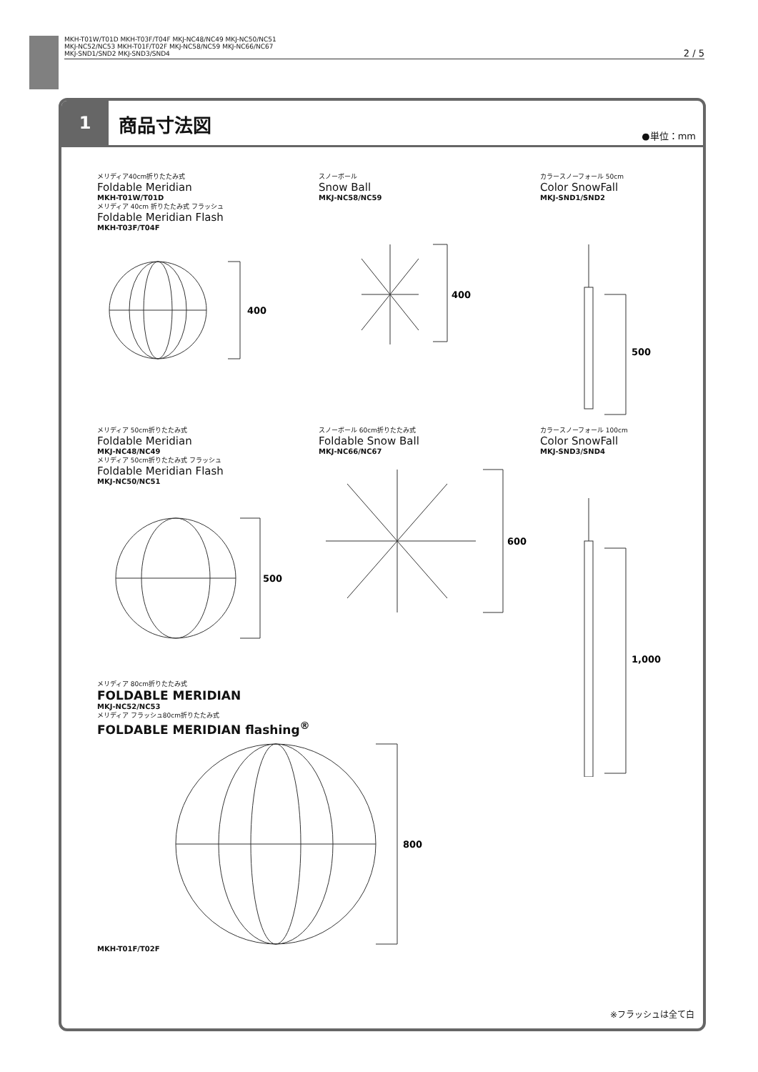MKH-T01W/T01D MKH-T03F/T04F MKJ-NC48/NC49 MKJ-NC50/NC51
MKJ-NC52/NC53 MKH-T01F/T02F MKJ-NC58/NC59 MKJ-NC66/NC67
MKJ-SND1/SND2 MKJ-SND3/SND4
2 / 5
1
商品寸法図
●単位：mm
メリディア40cm折りたたみ式
Foldable Meridian
MKH-T01W/T01D
メリディア 40cm 折りたたみ式 フラッシュ
Foldable Meridian Flash
MKH-T03F/T04F
400
スノーボール
Snow Ball
MKJ-NC58/NC59
400
カラースノーフォール 50cm
Color SnowFall
MKJ-SND1/SND2
500
メリディア 50cm折りたたみ式
Foldable Meridian
MKJ-NC48/NC49
メリディア 50cm折りたたみ式 フラッシュ
Foldable Meridian Flash
MKJ-NC50/NC51
500
スノーボール 60cm折りたたみ式
Foldable Snow Ball
MKJ-NC66/NC67
600
カラースノーフォール 100cm
Color SnowFall
MKJ-SND3/SND4
1,000
メリディア 80cm折りたたみ式
FOLDABLE MERIDIAN
MKJ-NC52/NC53
メリディア フラッシュ80cm折りたたみ式
FOLDABLE MERIDIAN flashing<sup>®</sup>
MKH-T01F/T02F
800
※フラッシュは全て白